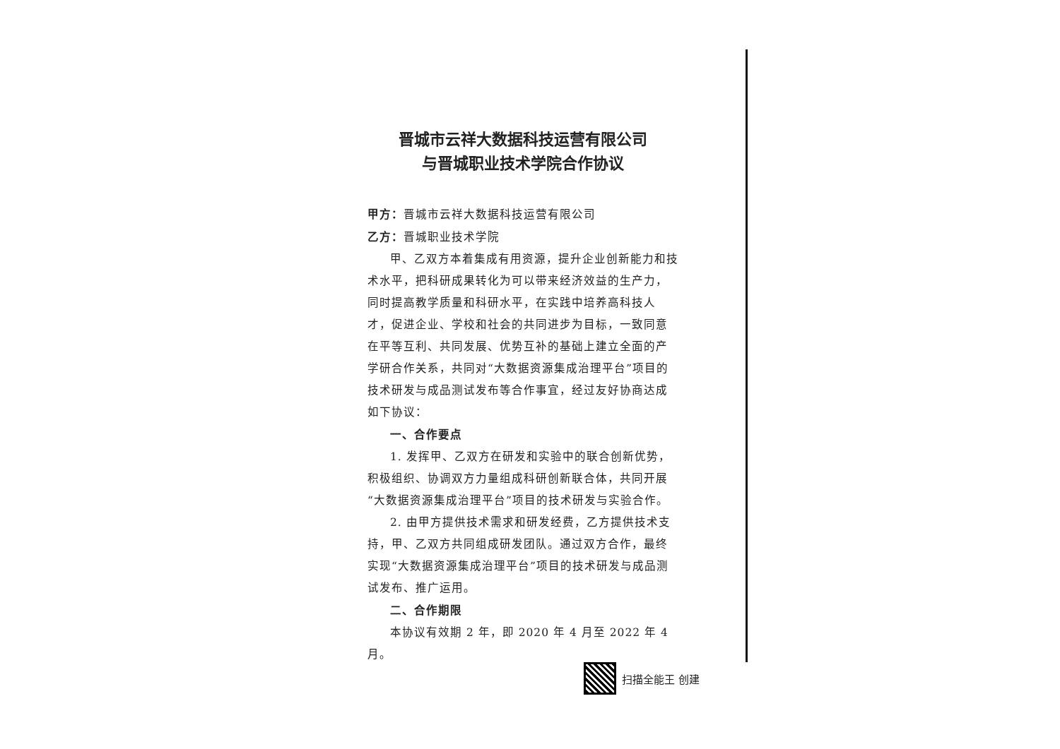晋城市云祥大数据科技运营有限公司
与晋城职业技术学院合作协议
甲方：晋城市云祥大数据科技运营有限公司
乙方：晋城职业技术学院
甲、乙双方本着集成有用资源，提升企业创新能力和技术水平，把科研成果转化为可以带来经济效益的生产力，同时提高教学质量和科研水平，在实践中培养高科技人才，促进企业、学校和社会的共同进步为目标，一致同意在平等互利、共同发展、优势互补的基础上建立全面的产学研合作关系，共同对“大数据资源集成治理平台”项目的技术研发与成品测试发布等合作事宜，经过友好协商达成如下协议：
一、合作要点
1. 发挥甲、乙双方在研发和实验中的联合创新优势，积极组织、协调双方力量组成科研创新联合体，共同开展“大数据资源集成治理平台”项目的技术研发与实验合作。
2. 由甲方提供技术需求和研发经费，乙方提供技术支持，甲、乙双方共同组成研发团队。通过双方合作，最终实现“大数据资源集成治理平台”项目的技术研发与成品测试发布、推广运用。
二、合作期限
本协议有效期 2 年，即 2020 年 4 月至 2022 年 4 月。
扫描全能王 创建